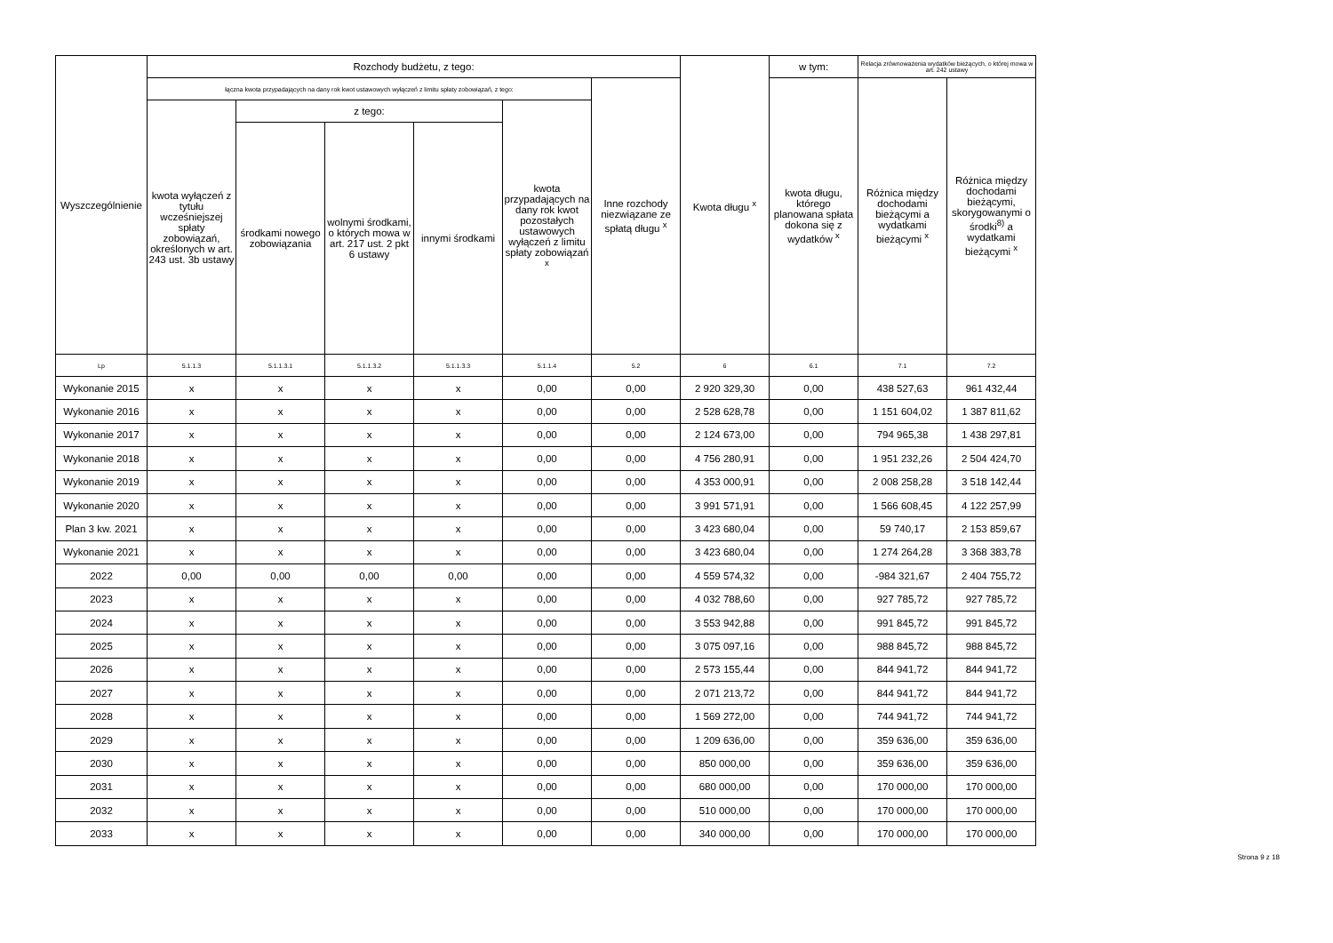| Wyszczególnienie | Rozchody budżetu, z tego: | | | | | | Kwota długu <sup>x</sup> | w tym: | Relacja zrównoważenia wydatków bieżących, o której mowa w art. 242 ustawy | |
| --- | --- | --- | --- | --- | --- | --- | --- | --- | --- | --- |
| | łączna kwota przypadających na dany rok kwot ustawowych wyłączeń z limitu spłaty zobowiązań, z tego: | | | | | Inne rozchody niezwiązane ze spłatą długu <sup>x</sup> | | kwota długu, którego planowana spłata dokona się z wydatków <sup>x</sup> | Różnica między dochodami bieżącymi a wydatkami bieżącymi <sup>x</sup> | Różnica między dochodami bieżącymi, skorygowanymi o środki<sup>8)</sup> a wydatkami bieżącymi <sup>x</sup> |
| | kwota wyłączeń z tytułu wcześniejszej spłaty zobowiązań, określonych w art. 243 ust. 3b ustawy | z tego: | | | kwota przypadających na dany rok kwot pozostałych ustawowych wyłączeń z limitu spłaty zobowiązań <sup>x</sup> | | | | | |
| | | środkami nowego zobowiązania | wolnymi środkami, o których mowa w art. 217 ust. 2 pkt 6 ustawy | innymi środkami | | | | | | |
| Lp | 5.1.1.3 | 5.1.1.3.1 | 5.1.1.3.2 | 5.1.1.3.3 | 5.1.1.4 | 5.2 | 6 | 6.1 | 7.1 | 7.2 |
| Wykonanie 2015 | x | x | x | x | 0,00 | 0,00 | 2 920 329,30 | 0,00 | 438 527,63 | 961 432,44 |
| Wykonanie 2016 | x | x | x | x | 0,00 | 0,00 | 2 528 628,78 | 0,00 | 1 151 604,02 | 1 387 811,62 |
| Wykonanie 2017 | x | x | x | x | 0,00 | 0,00 | 2 124 673,00 | 0,00 | 794 965,38 | 1 438 297,81 |
| Wykonanie 2018 | x | x | x | x | 0,00 | 0,00 | 4 756 280,91 | 0,00 | 1 951 232,26 | 2 504 424,70 |
| Wykonanie 2019 | x | x | x | x | 0,00 | 0,00 | 4 353 000,91 | 0,00 | 2 008 258,28 | 3 518 142,44 |
| Wykonanie 2020 | x | x | x | x | 0,00 | 0,00 | 3 991 571,91 | 0,00 | 1 566 608,45 | 4 122 257,99 |
| Plan 3 kw. 2021 | x | x | x | x | 0,00 | 0,00 | 3 423 680,04 | 0,00 | 59 740,17 | 2 153 859,67 |
| Wykonanie 2021 | x | x | x | x | 0,00 | 0,00 | 3 423 680,04 | 0,00 | 1 274 264,28 | 3 368 383,78 |
| 2022 | 0,00 | 0,00 | 0,00 | 0,00 | 0,00 | 0,00 | 4 559 574,32 | 0,00 | -984 321,67 | 2 404 755,72 |
| 2023 | x | x | x | x | 0,00 | 0,00 | 4 032 788,60 | 0,00 | 927 785,72 | 927 785,72 |
| 2024 | x | x | x | x | 0,00 | 0,00 | 3 553 942,88 | 0,00 | 991 845,72 | 991 845,72 |
| 2025 | x | x | x | x | 0,00 | 0,00 | 3 075 097,16 | 0,00 | 988 845,72 | 988 845,72 |
| 2026 | x | x | x | x | 0,00 | 0,00 | 2 573 155,44 | 0,00 | 844 941,72 | 844 941,72 |
| 2027 | x | x | x | x | 0,00 | 0,00 | 2 071 213,72 | 0,00 | 844 941,72 | 844 941,72 |
| 2028 | x | x | x | x | 0,00 | 0,00 | 1 569 272,00 | 0,00 | 744 941,72 | 744 941,72 |
| 2029 | x | x | x | x | 0,00 | 0,00 | 1 209 636,00 | 0,00 | 359 636,00 | 359 636,00 |
| 2030 | x | x | x | x | 0,00 | 0,00 | 850 000,00 | 0,00 | 359 636,00 | 359 636,00 |
| 2031 | x | x | x | x | 0,00 | 0,00 | 680 000,00 | 0,00 | 170 000,00 | 170 000,00 |
| 2032 | x | x | x | x | 0,00 | 0,00 | 510 000,00 | 0,00 | 170 000,00 | 170 000,00 |
| 2033 | x | x | x | x | 0,00 | 0,00 | 340 000,00 | 0,00 | 170 000,00 | 170 000,00 |
Strona 9 z 18